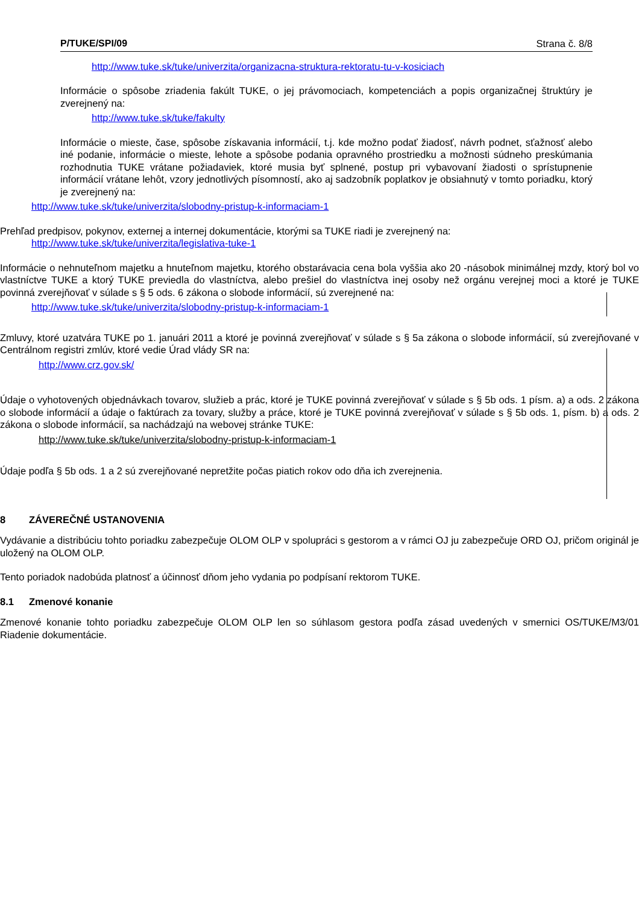P/TUKE/SPI/09 Strana č. 8/8
http://www.tuke.sk/tuke/univerzita/organizacna-struktura-rektoratu-tu-v-kosiciach
Informácie o spôsobe zriadenia fakúlt TUKE, o jej právomociach, kompetenciách a popis organizačnej štruktúry je zverejnený na:
http://www.tuke.sk/tuke/fakulty
Informácie o mieste, čase, spôsobe získavania informácií, t.j. kde možno podať žiadosť, návrh podnet, sťažnosť alebo iné podanie, informácie o mieste, lehote a spôsobe podania opravného prostriedku a možnosti súdneho preskúmania rozhodnutia TUKE vrátane požiadaviek, ktoré musia byť splnené, postup pri vybavovaní žiadosti o sprístupnenie informácií vrátane lehôt, vzory jednotlivých písomností, ako aj sadzobník poplatkov je obsiahnutý v tomto poriadku, ktorý je zverejnený na:
http://www.tuke.sk/tuke/univerzita/slobodny-pristup-k-informaciam-1
Prehľad predpisov, pokynov, externej a internej dokumentácie, ktorými sa TUKE riadi je zverejnený na:
http://www.tuke.sk/tuke/univerzita/legislativa-tuke-1
Informácie o nehnuteľnom majetku a hnuteľnom majetku, ktorého obstarávacia cena bola vyššia ako 20 -násobok minimálnej mzdy, ktorý bol vo vlastníctve TUKE a ktorý TUKE previedla do vlastníctva, alebo prešiel do vlastníctva inej osoby než orgánu verejnej moci a ktoré je TUKE povinná zverejňovať v súlade s § 5 ods. 6 zákona o slobode informácií, sú zverejnené na:
http://www.tuke.sk/tuke/univerzita/slobodny-pristup-k-informaciam-1
Zmluvy, ktoré uzatvára TUKE po 1. januári 2011 a ktoré je povinná zverejňovať v súlade s § 5a zákona o slobode informácií, sú zverejňované v Centrálnom registri zmlúv, ktoré vedie Úrad vlády SR na:
http://www.crz.gov.sk/
Údaje o vyhotovených objednávkach tovarov, služieb a prác, ktoré je TUKE povinná zverejňovať v súlade s § 5b ods. 1 písm. a) a ods. 2 zákona o slobode informácií a údaje o faktúrach za tovary, služby a práce, ktoré je TUKE povinná zverejňovať v súlade s § 5b ods. 1, písm. b) a ods. 2 zákona o slobode informácií, sa nachádzajú na webovej stránke TUKE:
http://www.tuke.sk/tuke/univerzita/slobodny-pristup-k-informaciam-1
Údaje podľa § 5b ods. 1 a 2 sú zverejňované nepretžite počas piatich rokov odo dňa ich zverejnenia.
8 ZÁVEREČNÉ USTANOVENIA
Vydávanie a distribúciu tohto poriadku zabezpečuje OLOM OLP v spolupráci s gestorom a v rámci OJ ju zabezpečuje ORD OJ, pričom originál je uložený na OLOM OLP.
Tento poriadok nadobúda platnosť a účinnosť dňom jeho vydania po podpísaní rektorom TUKE.
8.1 Zmenové konanie
Zmenové konanie tohto poriadku zabezpečuje OLOM OLP len so súhlasom gestora podľa zásad uvedených v smernici OS/TUKE/M3/01 Riadenie dokumentácie.